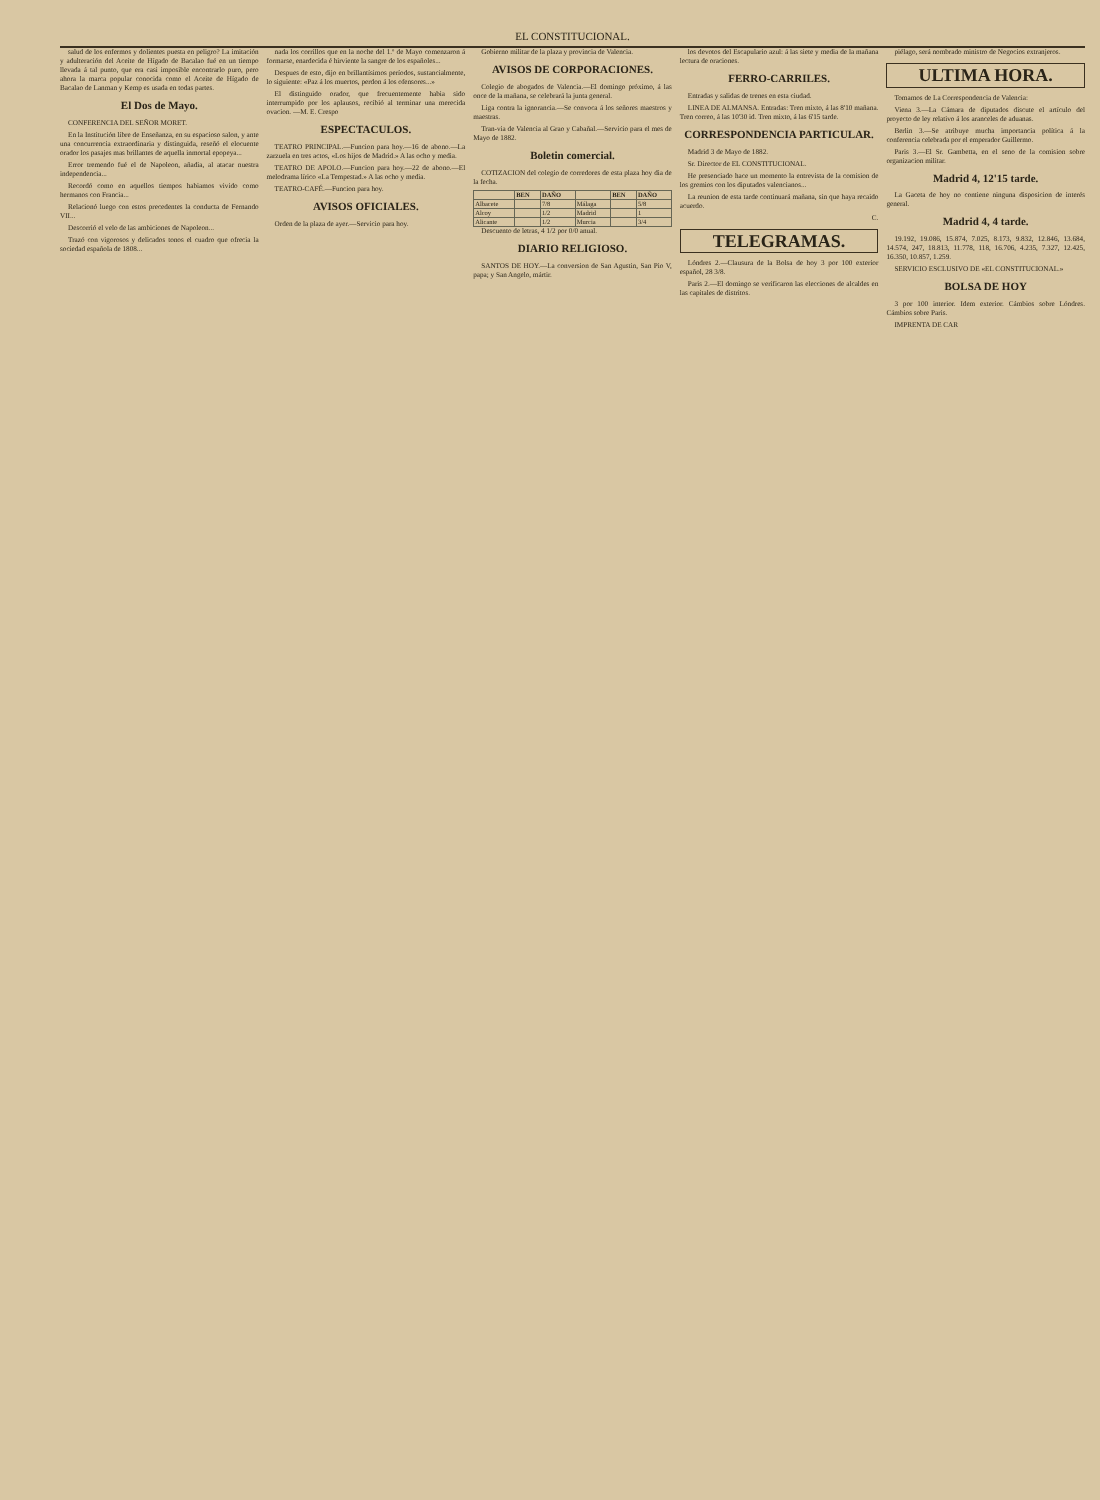EL CONSTITUCIONAL.
salud de los enfermos y dolientes puesta en peligro? La imitación y adulteración del Aceite de Hígado de Bacalao fué en un tiempo llevada á tal punto, que era casi imposible encontrarlo puro, pero ahora la marca popular conocida como el Aceite de Hígado de Bacalao de Lanman y Kemp es usada en todas partes.
El Dos de Mayo.
CONFERENCIA DEL SEÑOR MORET.
En la Institución libre de Enseñanza, en su espacioso salon, y ante una concurrencia extraordinaria y distinguida, reseñó el elocuente orador los pasajes mas brillantes de aquella inmortal epopeya...
Error tremendo fué el de Napoleon, añadia, al atacar nuestra independencia...
Recordó como en aquellos tiempos habiamos vivido como hermanos con Francia...
Relacionó luego con estos precedentes la conducta de Fernando VII...
Descorrió el velo de las ambiciones de Napoleon...
Trazó con vigorosos y delicados tonos el cuadro que ofrecia la sociedad española de 1808...
nada los corrillos que en la noche del 1.º de Mayo comenzaron á formarse, enardecida é hirviente la sangre de los españoles...
Despues de esto, dijo en brillantísimos períodos, sustancialmente, lo siguiente: «Paz á los muertos, perdon á los ofensores...»
El distinguido orador, que frecuentemente habia sido interrumpido por los aplausos, recibió al terminar una merecida ovacion. —M. E. Crespo
ESPECTACULOS.
TEATRO PRINCIPAL.—Funcion para hoy.—16 de abono.—La zarzuela en tres actos, «Los hijos de Madrid.» A las ocho y media.
TEATRO DE APOLO.—Funcion para hoy.—22 de abono.—El melodrama lírico «La Tempestad.» A las ocho y media.
TEATRO-CAFÉ.—Funcion para hoy.
AVISOS OFICIALES.
Orden de la plaza de ayer.—Servicio para hoy.
Gobierno militar de la plaza y provincia de Valencia.
AVISOS DE CORPORACIONES.
Colegio de abogados de Valencia.—El domingo próximo, á las once de la mañana, se celebrará la junta general.
Liga contra la ignorancia.—Se convoca á los señores maestros y maestras.
Tran-via de Valencia al Grao y Cabañal.—Servicio para el mes de Mayo de 1882.
Boletin comercial.
COTIZACION del colegio de corredores de esta plaza hoy dia de la fecha.
| | BEN | DAÑO | | BEN | DAÑO |
| --- | --- | --- | --- | --- | --- |
| Albacete | | 7/8 | Málaga | | 5/8 |
| Alcoy | | 1/2 | Madrid | | 1 |
| Alicante | | 1/2 | Murcia | | 3/4 |
Descuento de letras, 4 1/2 por 0/0 anual.
DIARIO RELIGIOSO.
SANTOS DE HOY.—La conversion de San Agustin, San Pio V, papa; y San Angelo, mártir.
los devotos del Escapulario azul: á las siete y media de la mañana lectura de oraciones.
FERRO-CARRILES.
Entradas y salidas de trenes en esta ciudad.
LINEA DE ALMANSA. Entradas: Tren mixto, á las 8'10 mañana. Tren correo, á las 10'30 id. Tren mixto, á las 6'15 tarde.
CORRESPONDENCIA PARTICULAR.
Madrid 3 de Mayo de 1882.
Sr. Director de EL CONSTITUCIONAL.
He presenciado hace un momento la entrevista de la comision de los gremios con los diputados valencianos...
La reunion de esta tarde continuará mañana, sin que haya recaido acuerdo.
C.
TELEGRAMAS.
Lóndres 2.—Clausura de la Bolsa de hoy 3 por 100 exterior español, 28 3/8.
Paris 2.—El domingo se verificaron las elecciones de alcaldes en las capitales de distritos.
piélago, será nombrado ministro de Negocios extranjeros.
ULTIMA HORA.
Tomamos de La Correspondencia de Valencia:
Viena 3.—La Cámara de diputados discute el artículo del proyecto de ley relativo á los aranceles de aduanas.
Berlin 3.—Se atribuye mucha importancia política á la conferencia celebrada por el emperador Guillermo.
Paris 3.—El Sr. Gambetta, en el seno de la comision sobre organizacion militar.
Madrid 4, 12'15 tarde.
La Gaceta de hoy no contiene ninguna disposicion de interés general.
Madrid 4, 4 tarde.
19.192, 19.086, 15.874, 7.025, 8.173, 9.832, 12.846, 13.684, 14.574, 247, 18.813, 11.778, 118, 16.706, 4.235, 7.327, 12.425, 16.350, 10.857, 1.259.
SERVICIO ESCLUSIVO DE «EL CONSTITUCIONAL.»
BOLSA DE HOY
3 por 100 interior. Idem exterior. Cámbios sobre Lóndres. Cámbios sobre Paris.
IMPRENTA DE CAR